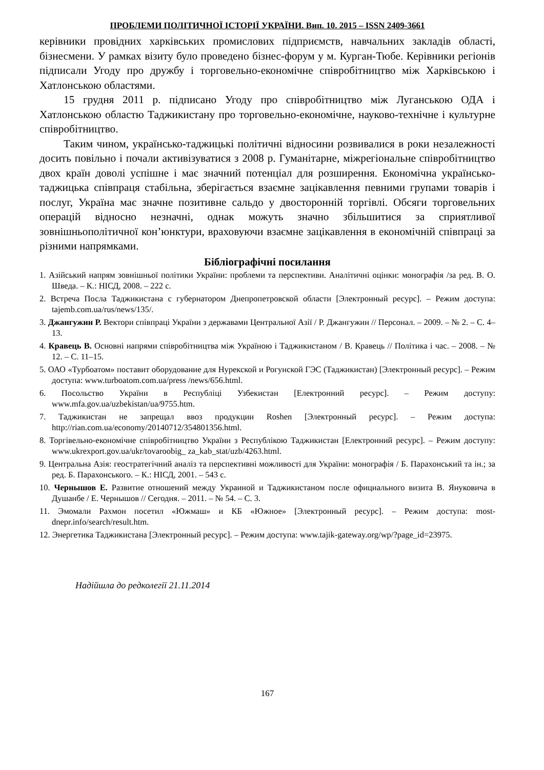ПРОБЛЕМИ ПОЛІТИЧНОЇ ІСТОРІЇ УКРАЇНИ. Вип. 10. 2015 – ISSN 2409-3661
керівники провідних харківських промислових підприємств, навчальних закладів області, бізнесмени. У рамках візиту було проведено бізнес-форум у м. Курган-Тюбе. Керівники регіонів підписали Угоду про дружбу і торговельно-економічне співробітництво між Харківською і Хатлонською областями.
15 грудня 2011 р. підписано Угоду про співробітництво між Луганською ОДА і Хатлонською областю Таджикистану про торговельно-економічне, науково-технічне і культурне співробітництво.
Таким чином, українсько-таджицькі політичні відносини розвивалися в роки незалежності досить повільно і почали активізуватися з 2008 р. Гуманітарне, міжрегіональне співробітництво двох країн доволі успішне і має значний потенціал для розширення. Економічна українсько-таджицька співпраця стабільна, зберігається взаємне зацікавлення певними групами товарів і послуг, Україна має значне позитивне сальдо у двосторонній торгівлі. Обсяги торговельних операцій відносно незначні, однак можуть значно збільшитися за сприятливої зовнішньополітичної кон’юнктури, враховуючи взаємне зацікавлення в економічній співпраці за різними напрямками.
Бібліографічні посилання
1. Азійський напрям зовнішньої політики України: проблеми та перспективи. Аналітичні оцінки: монографія /за ред. В. О. Шведа. – К.: НІСД, 2008. – 222 с.
2. Встреча Посла Таджикистана с губернатором Днепропетровской области [Электронный ресурс]. – Режим доступа: tajemb.com.ua/rus/news/135/.
3. Джангужин Р. Вектори співпраці України з державами Центральної Азії / Р. Джангужин // Персонал. – 2009. – № 2. – С. 4–13.
4. Кравець В. Основні напрями співробітництва між Україною і Таджикистаном / В. Кравець // Політика і час. – 2008. – № 12. – С. 11–15.
5. ОАО «Турбоатом» поставит оборудование для Нурекской и Рогунской ГЭС (Таджикистан) [Электронный ресурс]. – Режим доступа: www.turboatom.com.ua/press /news/656.html.
6. Посольство України в Республіці Узбекистан [Електронний ресурс]. – Режим доступу: www.mfa.gov.ua/uzbekistan/ua/9755.htm.
7. Таджикистан не запрещал ввоз продукции Roshen [Электронный ресурс]. – Режим доступа: http://rian.com.ua/economy/20140712/354801356.html.
8. Торгівельно-економічне співробітництво України з Республікою Таджикистан [Електронний ресурс]. – Режим доступу: www.ukrexport.gov.ua/ukr/tovaroobig_ za_kab_stat/uzb/4263.html.
9. Центральна Азія: геостратегічний аналіз та перспективні можливості для України: монографія / Б. Парахонський та ін.; за ред. Б. Парахонського. – К.: НІСД, 2001. – 543 с.
10. Чернышов Е. Развитие отношений между Украиной и Таджикистаном после официального визита В. Януковича в Душанбе / Е. Чернышов // Сегодня. – 2011. – № 54. – С. 3.
11. Эмомали Рахмон посетил «Южмаш» и КБ «Южное» [Электронный ресурс]. – Режим доступа: most-dnepr.info/search/result.htm.
12. Энергетика Таджикистана [Электронный ресурс]. – Режим доступа: www.tajik-gateway.org/wp/?page_id=23975.
Надійшла до редколегії 21.11.2014
167